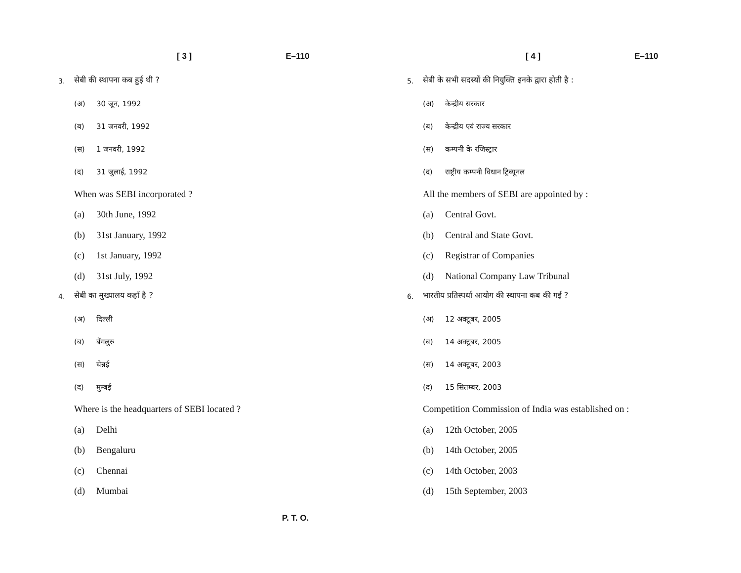[ 3 ] E–110
3. सेबी की स्थापना कब हुई थी ?
(अ) 30 जून, 1992
(ब) 31 जनवरी, 1992
(स) 1 जनवरी, 1992
(द) 31 जुलाई, 1992
When was SEBI incorporated ?
(a) 30th June, 1992
(b) 31st January, 1992
(c) 1st January, 1992
(d) 31st July, 1992
4. सेबी का मुख्यालय कहाँ है ?
(अ) दिल्ली
(ब) बेंगलुरु
(स) चेन्नई
(द) मुम्बई
Where is the headquarters of SEBI located ?
(a) Delhi
(b) Bengaluru
(c) Chennai
(d) Mumbai
[ 4 ] E–110
5. सेबी के सभी सदस्यों की नियुक्ति इनके द्वारा होती है :
(अ) केन्द्रीय सरकार
(ब) केन्द्रीय एवं राज्य सरकार
(स) कम्पनी के रजिस्ट्रार
(द) राष्ट्रीय कम्पनी विधान ट्रिब्यूनल
All the members of SEBI are appointed by :
(a) Central Govt.
(b) Central and State Govt.
(c) Registrar of Companies
(d) National Company Law Tribunal
6. भारतीय प्रतिस्पर्धा आयोग की स्थापना कब की गई ?
(अ) 12 अक्टूबर, 2005
(ब) 14 अक्टूबर, 2005
(स) 14 अक्टूबर, 2003
(द) 15 सितम्बर, 2003
Competition Commission of India was established on :
(a) 12th October, 2005
(b) 14th October, 2005
(c) 14th October, 2003
(d) 15th September, 2003
P. T. O.